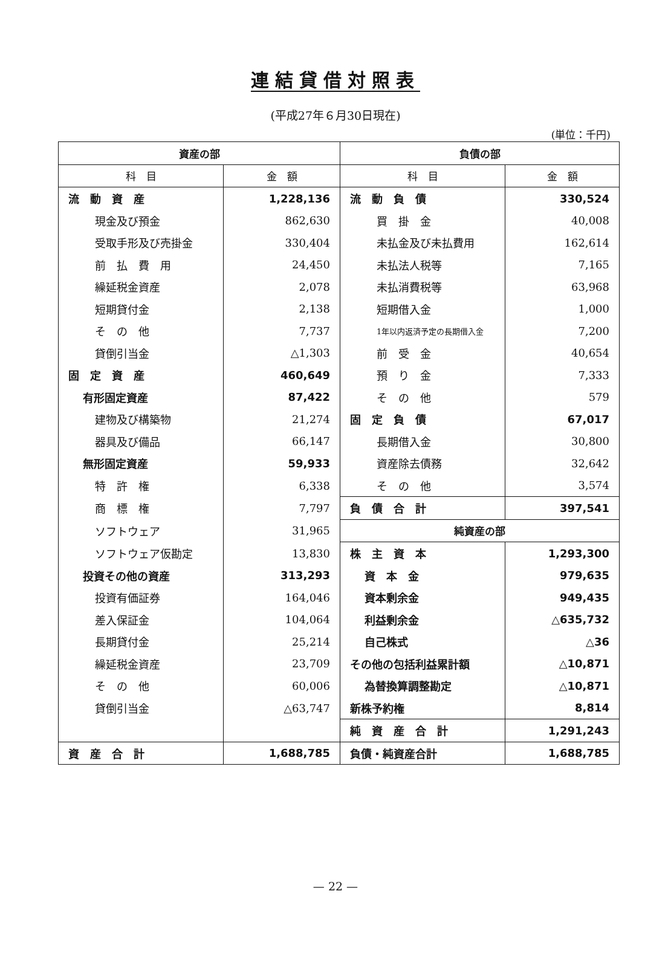連結貸借対照表
(平成27年６月30日現在)
(単位：千円)
| 資産の部 | | 負債の部 | |
| --- | --- | --- | --- |
| 科 目 | 金 額 | 科 目 | 金 額 |
| 流 動 資 産 | 1,228,136 | 流 動 負 債 | 330,524 |
| 現金及び預金 | 862,630 | 買 掛 金 | 40,008 |
| 受取手形及び売掛金 | 330,404 | 未払金及び未払費用 | 162,614 |
| 前 払 費 用 | 24,450 | 未払法人税等 | 7,165 |
| 繰延税金資産 | 2,078 | 未払消費税等 | 63,968 |
| 短期貸付金 | 2,138 | 短期借入金 | 1,000 |
| そ の 他 | 7,737 | 1年以内返済予定の長期借入金 | 7,200 |
| 貸倒引当金 | △1,303 | 前 受 金 | 40,654 |
| 固 定 資 産 | 460,649 | 預 り 金 | 7,333 |
| 有形固定資産 | 87,422 | そ の 他 | 579 |
| 建物及び構築物 | 21,274 | 固 定 負 債 | 67,017 |
| 器具及び備品 | 66,147 | 長期借入金 | 30,800 |
| 無形固定資産 | 59,933 | 資産除去債務 | 32,642 |
| 特 許 権 | 6,338 | そ の 他 | 3,574 |
| 商 標 権 | 7,797 | 負 債 合 計 | 397,541 |
| ソフトウェア | 31,965 | 純資産の部 | |
| ソフトウェア仮勘定 | 13,830 | 株 主 資 本 | 1,293,300 |
| 投資その他の資産 | 313,293 | 資 本 金 | 979,635 |
| 投資有価証券 | 164,046 | 資本剰余金 | 949,435 |
| 差入保証金 | 104,064 | 利益剰余金 | △635,732 |
| 長期貸付金 | 25,214 | 自己株式 | △36 |
| 繰延税金資産 | 23,709 | その他の包括利益累計額 | △10,871 |
| そ の 他 | 60,006 | 為替換算調整勘定 | △10,871 |
| 貸倒引当金 | △63,747 | 新株予約権 | 8,814 |
| | | 純 資 産 合 計 | 1,291,243 |
| 資 産 合 計 | 1,688,785 | 負債・純資産合計 | 1,688,785 |
— 22 —